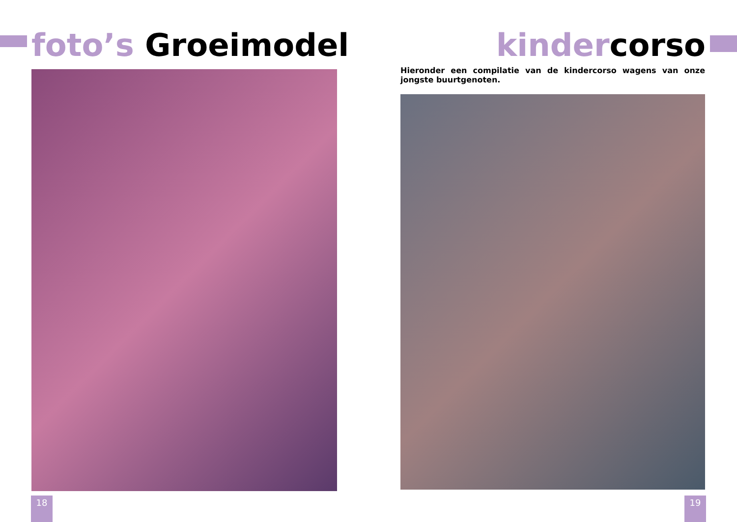foto’s Groeimodel kindercorso
Hieronder een compilatie van de kindercorso wagens van onze jongste buurtgenoten.
18 19